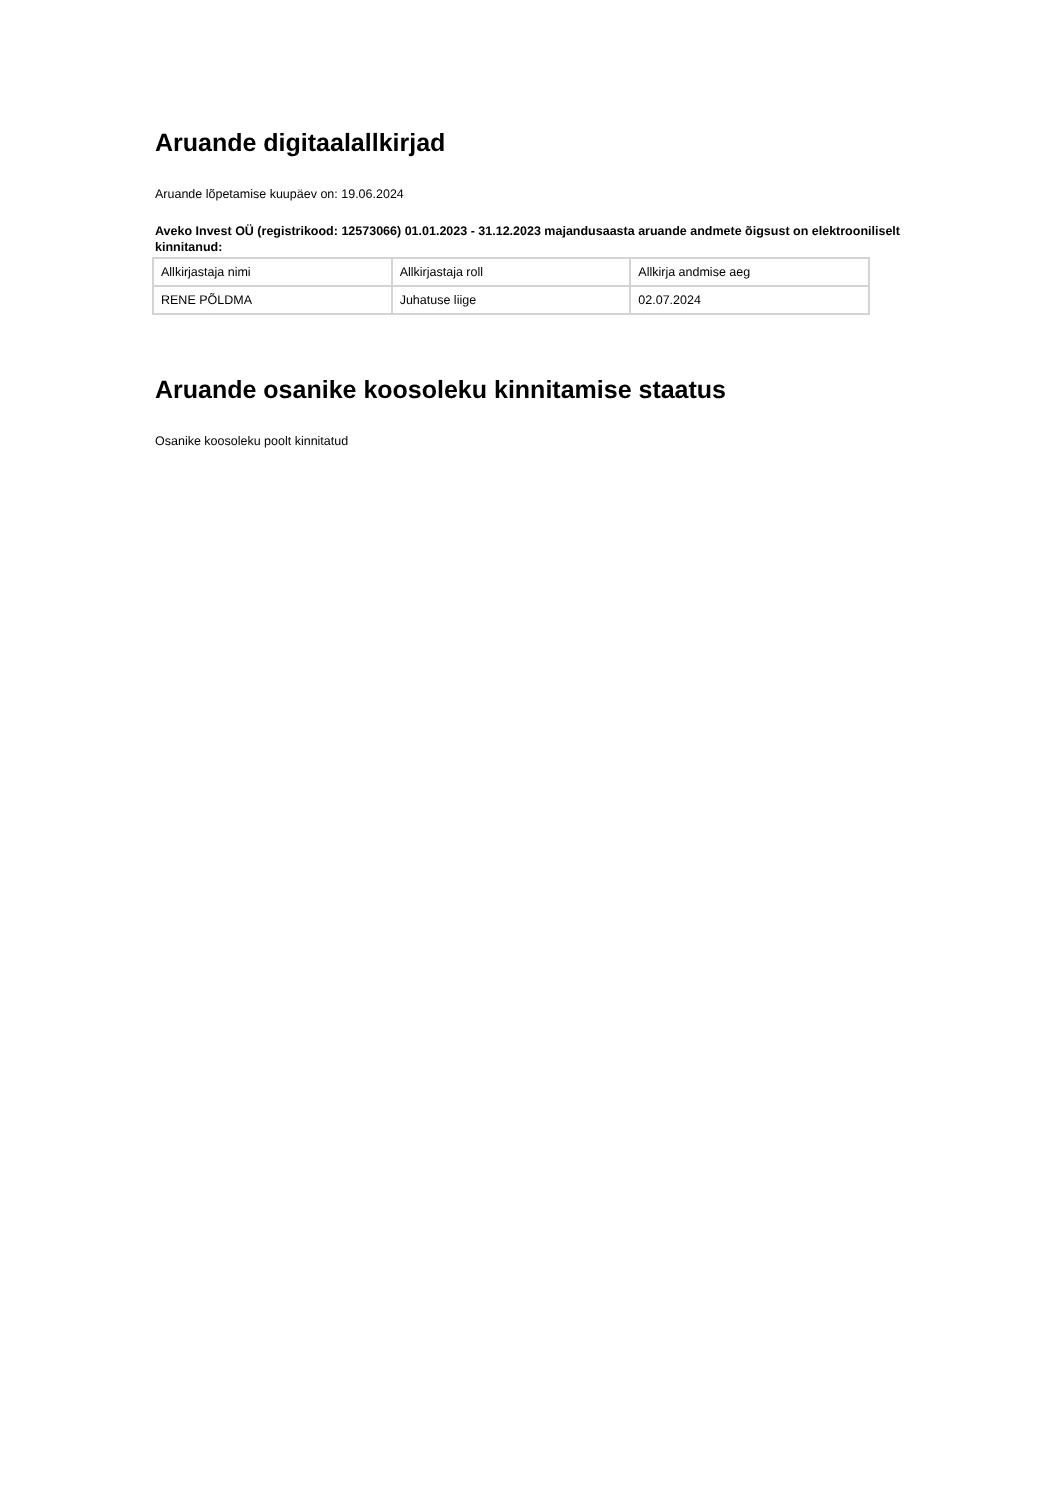Aruande digitaalallkirjad
Aruande lõpetamise kuupäev on: 19.06.2024
Aveko Invest OÜ (registrikood: 12573066) 01.01.2023 - 31.12.2023 majandusaasta aruande andmete õigsust on elektrooniliselt kinnitanud:
| Allkirjastaja nimi | Allkirjastaja roll | Allkirja andmise aeg |
| RENE PÕLDMA | Juhatuse liige | 02.07.2024 |
Aruande osanike koosoleku kinnitamise staatus
Osanike koosoleku poolt kinnitatud